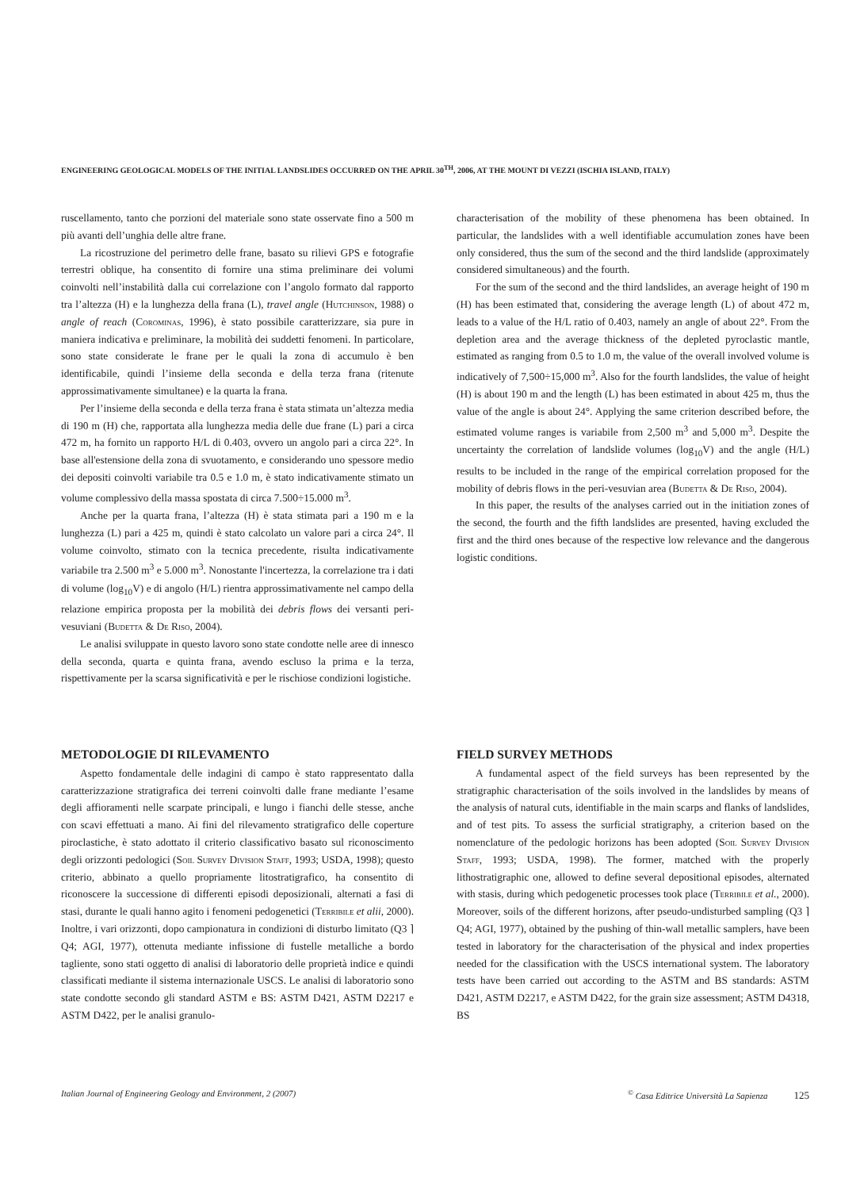ENGINEERING GEOLOGICAL MODELS OF THE INITIAL LANDSLIDES OCCURRED ON THE APRIL 30<sup>TH</sup>, 2006, AT THE MOUNT DI VEZZI (ISCHIA ISLAND, ITALY)
ruscellamento, tanto che porzioni del materiale sono state osservate fino a 500 m più avanti dell’unghia delle altre frane.
La ricostruzione del perimetro delle frane, basato su rilievi GPS e fotografie terrestri oblique, ha consentito di fornire una stima preliminare dei volumi coinvolti nell’instabilità dalla cui correlazione con l’angolo formato dal rapporto tra l’altezza (H) e la lunghezza della frana (L), travel angle (Hutchinson, 1988) o angle of reach (Corominas, 1996), è stato possibile caratterizzare, sia pure in maniera indicativa e preliminare, la mobilità dei suddetti fenomeni. In particolare, sono state considerate le frane per le quali la zona di accumulo è ben identificabile, quindi l’insieme della seconda e della terza frana (ritenute approssimativamente simultanee) e la quarta la frana.
Per l’insieme della seconda e della terza frana è stata stimata un’altezza media di 190 m (H) che, rapportata alla lunghezza media delle due frane (L) pari a circa 472 m, ha fornito un rapporto H/L di 0.403, ovvero un angolo pari a circa 22°. In base all'estensione della zona di svuotamento, e considerando uno spessore medio dei depositi coinvolti variabile tra 0.5 e 1.0 m, è stato indicativamente stimato un volume complessivo della massa spostata di circa 7.500÷15.000 m<sup>3</sup>.
Anche per la quarta frana, l’altezza (H) è stata stimata pari a 190 m e la lunghezza (L) pari a 425 m, quindi è stato calcolato un valore pari a circa 24°. Il volume coinvolto, stimato con la tecnica precedente, risulta indicativamente variabile tra 2.500 m<sup>3</sup> e 5.000 m<sup>3</sup>. Nonostante l'incertezza, la correlazione tra i dati di volume (log<sub>10</sub>V) e di angolo (H/L) rientra approssimativamente nel campo della relazione empirica proposta per la mobilità dei debris flows dei versanti peri-vesuviani (Budetta & De Riso, 2004).
Le analisi sviluppate in questo lavoro sono state condotte nelle aree di innesco della seconda, quarta e quinta frana, avendo escluso la prima e la terza, rispettivamente per la scarsa significatività e per le rischiose condizioni logistiche.
characterisation of the mobility of these phenomena has been obtained. In particular, the landslides with a well identifiable accumulation zones have been only considered, thus the sum of the second and the third landslide (approximately considered simultaneous) and the fourth.
For the sum of the second and the third landslides, an average height of 190 m (H) has been estimated that, considering the average length (L) of about 472 m, leads to a value of the H/L ratio of 0.403, namely an angle of about 22°. From the depletion area and the average thickness of the depleted pyroclastic mantle, estimated as ranging from 0.5 to 1.0 m, the value of the overall involved volume is indicatively of 7,500÷15,000 m<sup>3</sup>. Also for the fourth landslides, the value of height (H) is about 190 m and the length (L) has been estimated in about 425 m, thus the value of the angle is about 24°. Applying the same criterion described before, the estimated volume ranges is variabile from 2,500 m<sup>3</sup> and 5,000 m<sup>3</sup>. Despite the uncertainty the correlation of landslide volumes (log<sub>10</sub>V) and the angle (H/L) results to be included in the range of the empirical correlation proposed for the mobility of debris flows in the peri-vesuvian area (Budetta & De Riso, 2004).
In this paper, the results of the analyses carried out in the initiation zones of the second, the fourth and the fifth landslides are presented, having excluded the first and the third ones because of the respective low relevance and the dangerous logistic conditions.
METODOLOGIE DI RILEVAMENTO
Aspetto fondamentale delle indagini di campo è stato rappresentato dalla caratterizzazione stratigrafica dei terreni coinvolti dalle frane mediante l’esame degli affioramenti nelle scarpate principali, e lungo i fianchi delle stesse, anche con scavi effettuati a mano. Ai fini del rilevamento stratigrafico delle coperture piroclastiche, è stato adottato il criterio classificativo basato sul riconoscimento degli orizzonti pedologici (Soil Survey Division Staff, 1993; USDA, 1998); questo criterio, abbinato a quello propriamente litostratigrafico, ha consentito di riconoscere la successione di differenti episodi deposizionali, alternati a fasi di stasi, durante le quali hanno agito i fenomeni pedogenetici (Terribile et alii, 2000). Inoltre, i vari orizzonti, dopo campionatura in condizioni di disturbo limitato (Q3 ⌉ Q4; AGI, 1977), ottenuta mediante infissione di fustelle metalliche a bordo tagliente, sono stati oggetto di analisi di laboratorio delle proprietà indice e quindi classificati mediante il sistema internazionale USCS. Le analisi di laboratorio sono state condotte secondo gli standard ASTM e BS: ASTM D421, ASTM D2217 e ASTM D422, per le analisi granulo-
FIELD SURVEY METHODS
A fundamental aspect of the field surveys has been represented by the stratigraphic characterisation of the soils involved in the landslides by means of the analysis of natural cuts, identifiable in the main scarps and flanks of landslides, and of test pits. To assess the surficial stratigraphy, a criterion based on the nomenclature of the pedologic horizons has been adopted (Soil Survey Division Staff, 1993; USDA, 1998). The former, matched with the properly lithostratigraphic one, allowed to define several depositional episodes, alternated with stasis, during which pedogenetic processes took place (Terribile et al., 2000). Moreover, soils of the different horizons, after pseudo-undisturbed sampling (Q3 ⌉ Q4; AGI, 1977), obtained by the pushing of thin-wall metallic samplers, have been tested in laboratory for the characterisation of the physical and index properties needed for the classification with the USCS international system. The laboratory tests have been carried out according to the ASTM and BS standards: ASTM D421, ASTM D2217, e ASTM D422, for the grain size assessment; ASTM D4318, BS
Italian Journal of Engineering Geology and Environment, 2 (2007)<sup>©</sup> Casa Editrice Università La Sapienza 125